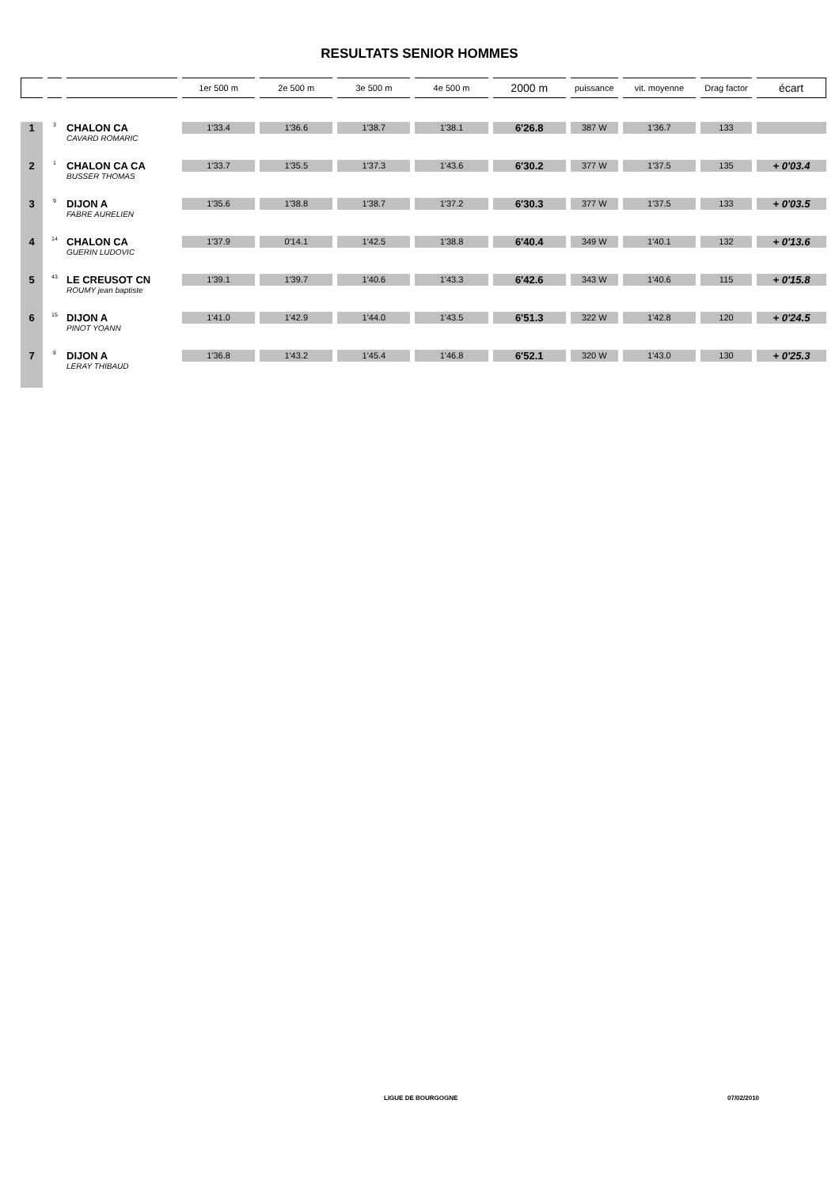RESULTATS SENIOR HOMMES
| | | | 1er 500 m | 2e 500 m | 3e 500 m | 4e 500 m | 2000 m | puissance | vit. moyenne | Drag factor | écart |
| --- | --- | --- | --- | --- | --- | --- | --- | --- | --- | --- | --- |
| 1 | 3 | CHALON CA CAVARD ROMARIC | 1'33.4 | 1'36.6 | 1'38.7 | 1'38.1 | 6'26.8 | 387 W | 1'36.7 | 133 | |
| 2 | 1 | CHALON CA CA BUSSER THOMAS | 1'33.7 | 1'35.5 | 1'37.3 | 1'43.6 | 6'30.2 | 377 W | 1'37.5 | 135 | + 0'03.4 |
| 3 | 9 | DIJON A FABRE AURELIEN | 1'35.6 | 1'38.8 | 1'38.7 | 1'37.2 | 6'30.3 | 377 W | 1'37.5 | 133 | + 0'03.5 |
| 4 | 14 | CHALON CA GUERIN LUDOVIC | 1'37.9 | 0'14.1 | 1'42.5 | 1'38.8 | 6'40.4 | 349 W | 1'40.1 | 132 | + 0'13.6 |
| 5 | 43 | LE CREUSOT CN ROUMY jean baptiste | 1'39.1 | 1'39.7 | 1'40.6 | 1'43.3 | 6'42.6 | 343 W | 1'40.6 | 115 | + 0'15.8 |
| 6 | 15 | DIJON A PINOT YOANN | 1'41.0 | 1'42.9 | 1'44.0 | 1'43.5 | 6'51.3 | 322 W | 1'42.8 | 120 | + 0'24.5 |
| 7 | 8 | DIJON A LERAY THIBAUD | 1'36.8 | 1'43.2 | 1'45.4 | 1'46.8 | 6'52.1 | 320 W | 1'43.0 | 130 | + 0'25.3 |
LIGUE DE BOURGOGNE 07/02/2010